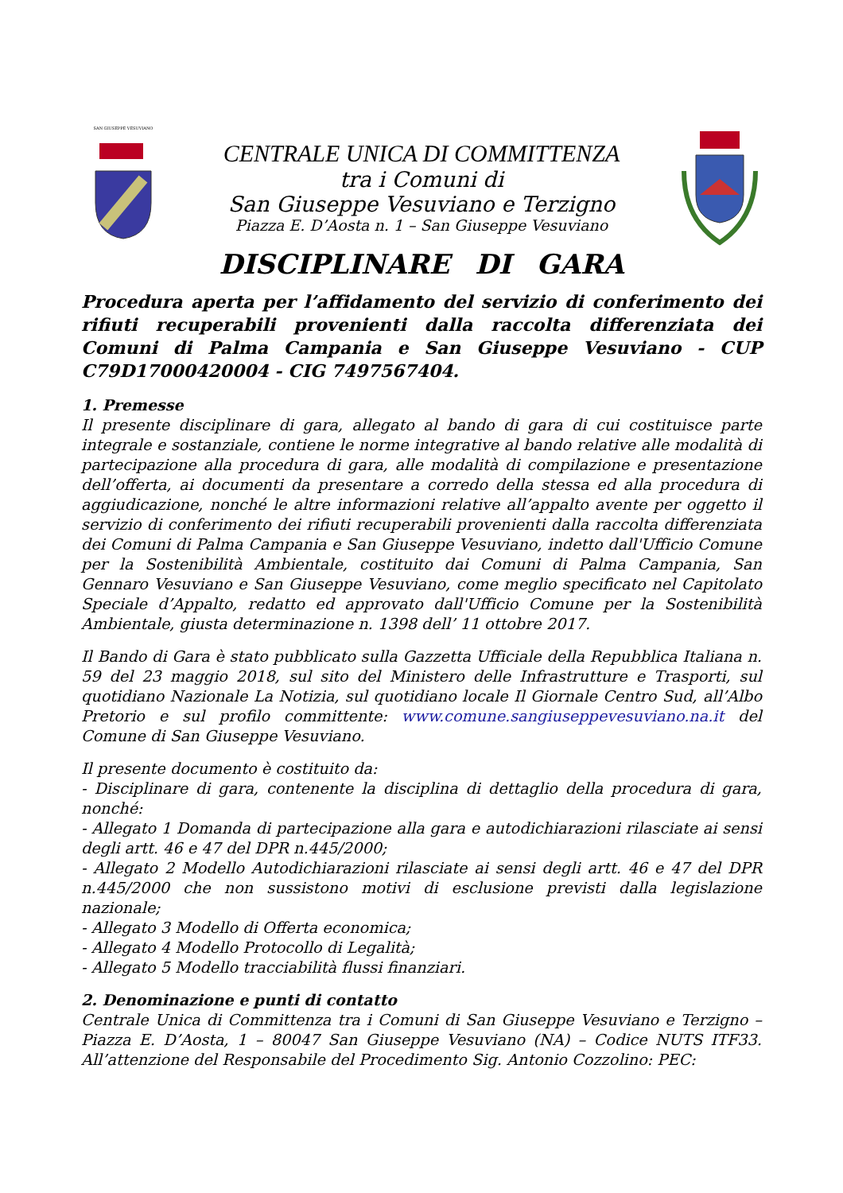SAN GIUSEPPE VESUVIANO
CENTRALE UNICA DI COMMITTENZA
tra i Comuni di
San Giuseppe Vesuviano e Terzigno
Piazza E. D’Aosta n. 1 – San Giuseppe Vesuviano
DISCIPLINARE DI GARA
Procedura aperta per l’affidamento del servizio di conferimento dei rifiuti recuperabili provenienti dalla raccolta differenziata dei Comuni di Palma Campania e San Giuseppe Vesuviano - CUP C79D17000420004 - CIG 7497567404.
1. Premesse
Il presente disciplinare di gara, allegato al bando di gara di cui costituisce parte integrale e sostanziale, contiene le norme integrative al bando relative alle modalità di partecipazione alla procedura di gara, alle modalità di compilazione e presentazione dell’offerta, ai documenti da presentare a corredo della stessa ed alla procedura di aggiudicazione, nonché le altre informazioni relative all’appalto avente per oggetto il servizio di conferimento dei rifiuti recuperabili provenienti dalla raccolta differenziata dei Comuni di Palma Campania e San Giuseppe Vesuviano, indetto dall'Ufficio Comune per la Sostenibilità Ambientale, costituito dai Comuni di Palma Campania, San Gennaro Vesuviano e San Giuseppe Vesuviano, come meglio specificato nel Capitolato Speciale d’Appalto, redatto ed approvato dall'Ufficio Comune per la Sostenibilità Ambientale, giusta determinazione n. 1398 dell’ 11 ottobre 2017.
Il Bando di Gara è stato pubblicato sulla Gazzetta Ufficiale della Repubblica Italiana n. 59 del 23 maggio 2018, sul sito del Ministero delle Infrastrutture e Trasporti, sul quotidiano Nazionale La Notizia, sul quotidiano locale Il Giornale Centro Sud, all’Albo Pretorio e sul profilo committente: www.comune.sangiuseppevesuviano.na.it del Comune di San Giuseppe Vesuviano.
Il presente documento è costituito da:
- Disciplinare di gara, contenente la disciplina di dettaglio della procedura di gara, nonché:
- Allegato 1 Domanda di partecipazione alla gara e autodichiarazioni rilasciate ai sensi degli artt. 46 e 47 del DPR n.445/2000;
- Allegato 2 Modello Autodichiarazioni rilasciate ai sensi degli artt. 46 e 47 del DPR n.445/2000 che non sussistono motivi di esclusione previsti dalla legislazione nazionale;
- Allegato 3 Modello di Offerta economica;
- Allegato 4 Modello Protocollo di Legalità;
- Allegato 5 Modello tracciabilità flussi finanziari.
2. Denominazione e punti di contatto
Centrale Unica di Committenza tra i Comuni di San Giuseppe Vesuviano e Terzigno – Piazza E. D’Aosta, 1 – 80047 San Giuseppe Vesuviano (NA) – Codice NUTS ITF33. All’attenzione del Responsabile del Procedimento Sig. Antonio Cozzolino: PEC: